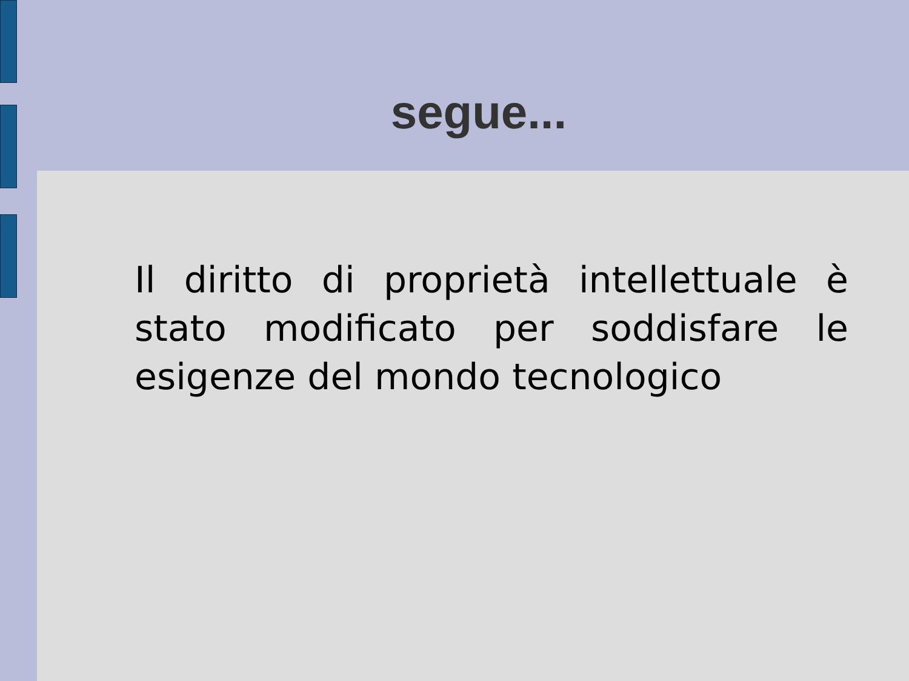segue...
Il diritto di proprietà intellettuale è stato modificato per soddisfare le esigenze del mondo tecnologico